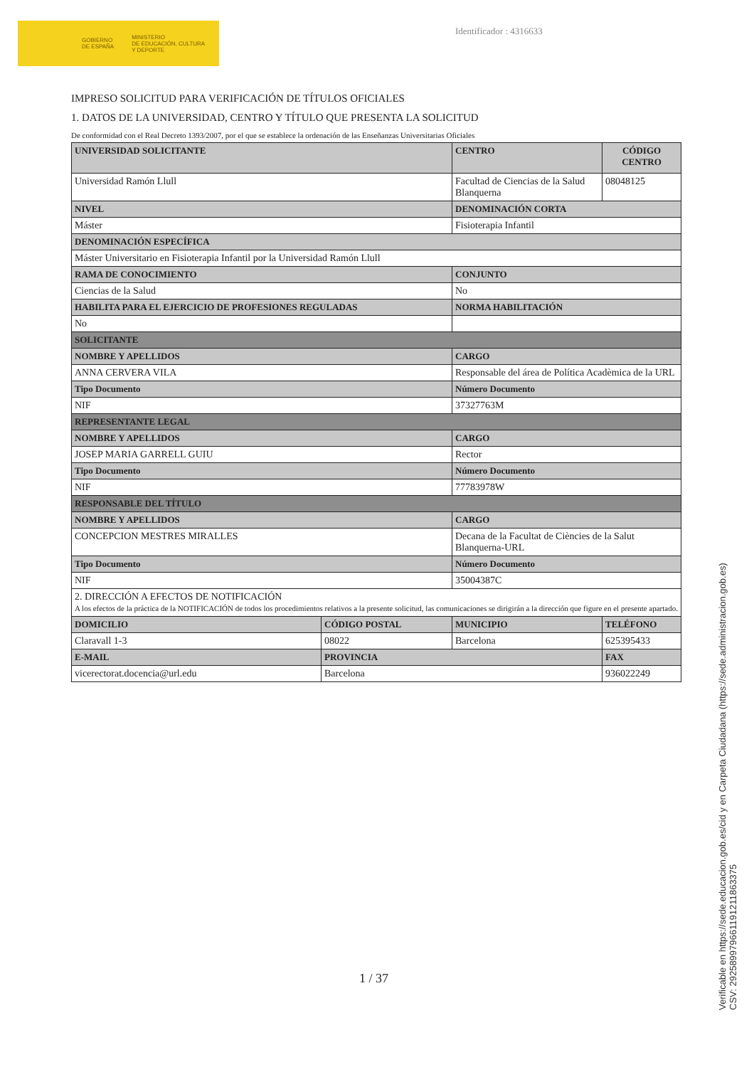GOBIERNO
DE ESPAÑA MINISTERIO
DE EDUCACIÓN, CULTURA
Y DEPORTE
Identificador : 4316633
IMPRESO SOLICITUD PARA VERIFICACIÓN DE TÍTULOS OFICIALES
1. DATOS DE LA UNIVERSIDAD, CENTRO Y TÍTULO QUE PRESENTA LA SOLICITUD
De conformidad con el Real Decreto 1393/2007, por el que se establece la ordenación de las Enseñanzas Universitarias Oficiales
| UNIVERSIDAD SOLICITANTE | | CENTRO | CÓDIGO CENTRO |
| Universidad Ramón Llull | | Facultad de Ciencias de la Salud Blanquerna | 08048125 |
| NIVEL | | DENOMINACIÓN CORTA | |
| Máster | | Fisioterapia Infantil | |
| DENOMINACIÓN ESPECÍFICA | | | |
| Máster Universitario en Fisioterapia Infantil por la Universidad Ramón Llull | | | |
| RAMA DE CONOCIMIENTO | | CONJUNTO | |
| Ciencias de la Salud | | No | |
| HABILITA PARA EL EJERCICIO DE PROFESIONES REGULADAS | | NORMA HABILITACIÓN | |
| No | | | |
| SOLICITANTE | | | |
| NOMBRE Y APELLIDOS | | CARGO | |
| ANNA CERVERA VILA | | Responsable del área de Política Acadèmica de la URL | |
| Tipo Documento | | Número Documento | |
| NIF | | 37327763M | |
| REPRESENTANTE LEGAL | | | |
| NOMBRE Y APELLIDOS | | CARGO | |
| JOSEP MARIA GARRELL GUIU | | Rector | |
| Tipo Documento | | Número Documento | |
| NIF | | 77783978W | |
| RESPONSABLE DEL TÍTULO | | | |
| NOMBRE Y APELLIDOS | | CARGO | |
| CONCEPCION MESTRES MIRALLES | | Decana de la Facultat de Ciències de la Salut Blanquerna-URL | |
| Tipo Documento | | Número Documento | |
| NIF | | 35004387C | |
| 2. DIRECCIÓN A EFECTOS DE NOTIFICACIÓN A los efectos de la práctica de la NOTIFICACIÓN de todos los procedimientos relativos a la presente solicitud, las comunicaciones se dirigirán a la dirección que figure en el presente apartado. | | | |
| DOMICILIO | CÓDIGO POSTAL | MUNICIPIO | TELÉFONO |
| Claravall 1-3 | 08022 | Barcelona | 625395433 |
| E-MAIL | PROVINCIA | | FAX |
| vicerectorat.docencia@url.edu | Barcelona | | 936022249 |
1 / 37
Verificable en https://sede.educacion.gob.es/cid y en Carpeta Ciudadana (https://sede.administracion.gob.es)
CSV: 292589979661191211863375